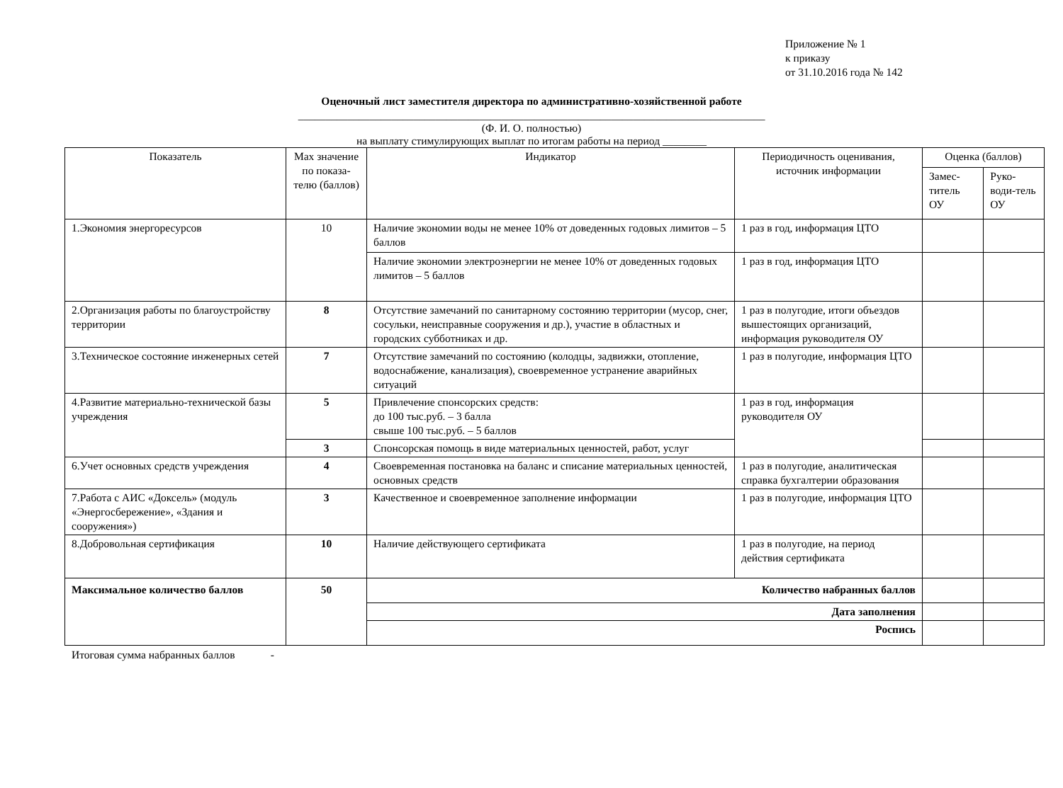Приложение № 1
к приказу
от 31.10.2016 года № 142
Оценочный лист заместителя директора по административно-хозяйственной работе
_____________________________________________________________________________________
(Ф. И. О. полностью)
на выплату стимулирующих выплат по итогам работы на период ________
| Показатель | Max значение по показа-телю (баллов) | Индикатор | Периодичность оценивания, источник информации | Оценка (баллов) | |
| --- | --- | --- | --- | --- | --- |
| | | | | Замес-титель ОУ | Руко-води-тель ОУ |
| 1.Экономия энергоресурсов | 10 | Наличие экономии воды не менее 10% от доведенных годовых лимитов – 5 баллов | 1 раз в год, информация ЦТО | | |
| | | Наличие экономии электроэнергии не менее 10% от доведенных годовых лимитов – 5 баллов | 1 раз в год, информация ЦТО | | |
| 2.Организация работы по благоустройству территории | 8 | Отсутствие замечаний по санитарному состоянию территории (мусор, снег, сосульки, неисправные сооружения и др.), участие в областных и городских субботниках и др. | 1 раз в полугодие, итоги объездов вышестоящих организаций, информация руководителя ОУ | | |
| 3.Техническое состояние инженерных сетей | 7 | Отсутствие замечаний по состоянию (колодцы, задвижки, отопление, водоснабжение, канализация), своевременное устранение аварийных ситуаций | 1 раз в полугодие, информация ЦТО | | |
| 4.Развитие материально-технической базы учреждения | 5 | Привлечение спонсорских средств: до 100 тыс.руб. – 3 балла свыше 100 тыс.руб. – 5 баллов | 1 раз в год, информация руководителя ОУ | | |
| | 3 | Спонсорская помощь в виде материальных ценностей, работ, услуг | | | |
| 6.Учет основных средств учреждения | 4 | Своевременная постановка на баланс и списание материальных ценностей, основных средств | 1 раз в полугодие, аналитическая справка бухгалтерии образования | | |
| 7.Работа с АИС «Доксель» (модуль «Энергосбережение», «Здания и сооружения») | 3 | Качественное и своевременное заполнение информации | 1 раз в полугодие, информация ЦТО | | |
| 8.Добровольная сертификация | 10 | Наличие действующего сертификата | 1 раз в полугодие, на период действия сертификата | | |
| Максимальное количество баллов | 50 | Количество набранных баллов | | | |
| | | Дата заполнения | | | |
| | | Роспись | | | |
Итоговая сумма набранных баллов -